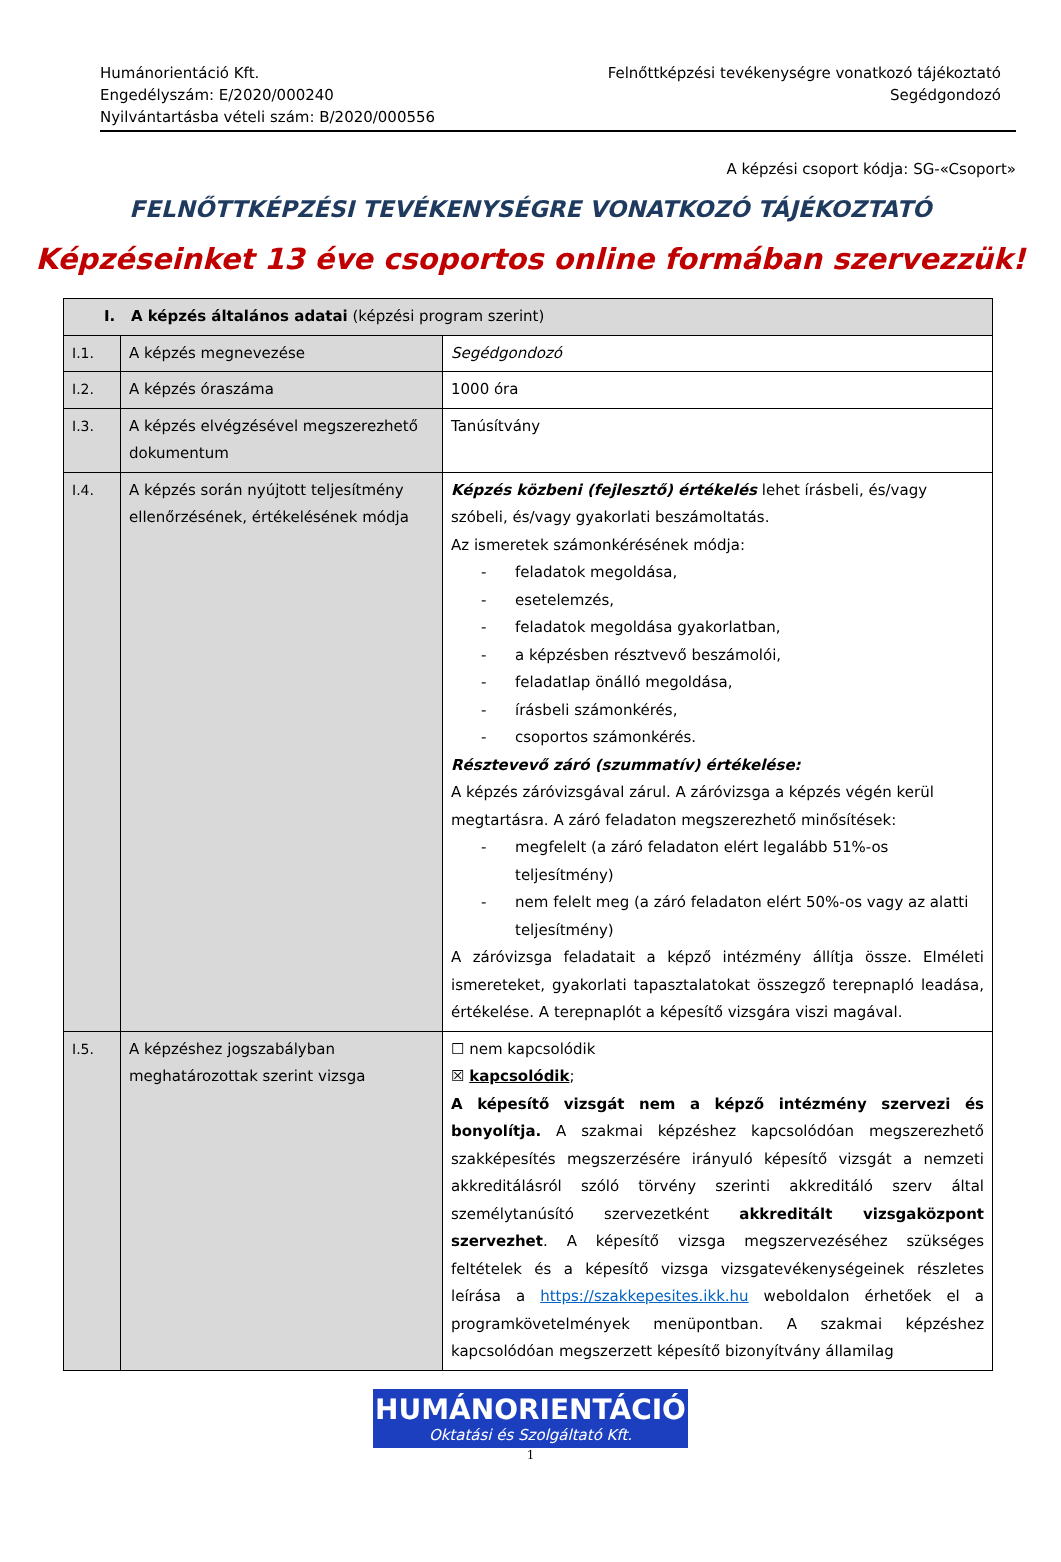Humánorientáció Kft.
Engedélyszám: E/2020/000240
Nyilvántartásba vételi szám: B/2020/000556
Felnőttképzési tevékenységre vonatkozó tájékoztató
Segédgondozó
A képzési csoport kódja: SG-«Csoport»
FELNŐTTKÉPZÉSI TEVÉKENYSÉGRE VONATKOZÓ TÁJÉKOZTATÓ
Képzéseinket 13 éve csoportos online formában szervezzük!
| I. A képzés általános adatai (képzési program szerint) | | |
| I.1. | A képzés megnevezése | Segédgondozó |
| I.2. | A képzés óraszáma | 1000 óra |
| I.3. | A képzés elvégzésével megszerezhető dokumentum | Tanúsítvány |
| I.4. | A képzés során nyújtott teljesítmény ellenőrzésének, értékelésének módja | Képzés közbeni (fejlesztő) értékelés lehet írásbeli, és/vagy szóbeli, és/vagy gyakorlati beszámoltatás. Az ismeretek számonkérésének módja: - feladatok megoldása, - esetelemzés, - feladatok megoldása gyakorlatban, - a képzésben résztvevő beszámolói, - feladatlap önálló megoldása, - írásbeli számonkérés, - csoportos számonkérés. Résztevevő záró (szummatív) értékelése: A képzés záróvizsgával zárul. A záróvizsga a képzés végén kerül megtartásra. A záró feladaton megszerezhető minősítések: - megfelelt (a záró feladaton elért legalább 51%-os teljesítmény) - nem felelt meg (a záró feladaton elért 50%-os vagy az alatti teljesítmény) A záróvizsga feladatait a képző intézmény állítja össze. Elméleti ismereteket, gyakorlati tapasztalatokat összegző terepnapló leadása, értékelése. A terepnaplót a képesítő vizsgára viszi magával. |
| I.5. | A képzéshez jogszabályban meghatározottak szerint vizsga | ☐ nem kapcsolódik ☒ kapcsolódik ; A képesítő vizsgát nem a képző intézmény szervezi és bonyolítja. A szakmai képzéshez kapcsolódóan megszerezhető szakképesítés megszerzésére irányuló képesítő vizsgát a nemzeti akkreditálásról szóló törvény szerinti akkreditáló szerv által személytanúsító szervezetként akkreditált vizsgaközpont szervezhet . A képesítő vizsga megszervezéséhez szükséges feltételek és a képesítő vizsga vizsgatevékenységeinek részletes leírása a https://szakkepesites.ikk.hu weboldalon érhetőek el a programkövetelmények menüpontban. A szakmai képzéshez kapcsolódóan megszerzett képesítő bizonyítvány államilag |
HUMÁNORIENTÁCIÓ
Oktatási és Szolgáltató Kft.
1